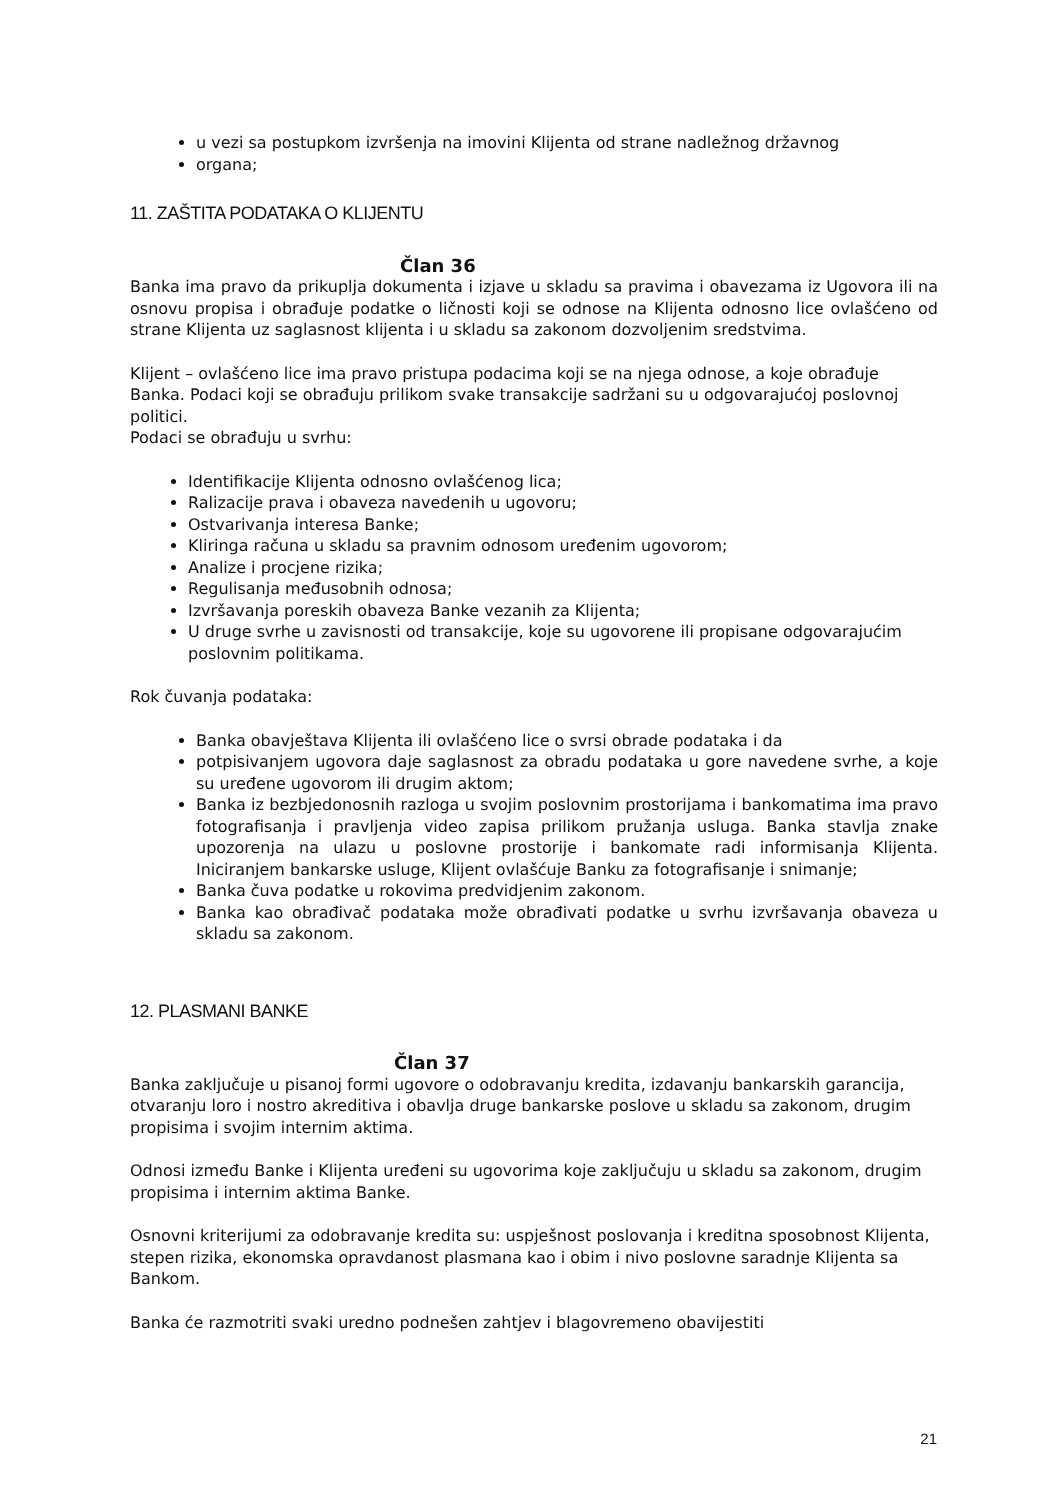u vezi sa postupkom izvršenja na imovini Klijenta od strane nadležnog državnog
organa;
11. ZAŠTITA PODATAKA O KLIJENTU
Član 36
Banka ima pravo da prikuplja dokumenta i izjave u skladu sa pravima i obavezama iz Ugovora ili na osnovu propisa i obrađuje podatke o ličnosti koji se odnose na Klijenta odnosno lice ovlašćeno od strane Klijenta uz saglasnost klijenta i u skladu sa zakonom dozvoljenim sredstvima.
Klijent – ovlašćeno lice ima pravo pristupa podacima koji se na njega odnose, a koje obrađuje Banka. Podaci koji se obrađuju prilikom svake transakcije sadržani su u odgovarajućoj poslovnoj politici.
Podaci se obrađuju u svrhu:
Identifikacije Klijenta odnosno ovlašćenog lica;
Ralizacije prava i obaveza navedenih u ugovoru;
Ostvarivanja interesa Banke;
Kliringa računa u skladu sa pravnim odnosom uređenim ugovorom;
Analize i procjene rizika;
Regulisanja međusobnih odnosa;
Izvršavanja poreskih obaveza Banke vezanih za Klijenta;
U druge svrhe u zavisnosti od transakcije, koje su ugovorene ili propisane odgovarajućim poslovnim politikama.
Rok čuvanja podataka:
Banka obavještava Klijenta ili ovlašćeno lice o svrsi obrade podataka i da
potpisivanjem ugovora daje saglasnost za obradu podataka u gore navedene svrhe, a koje su uređene ugovorom ili drugim aktom;
Banka iz bezbjedonosnih razloga u svojim poslovnim prostorijama i bankomatima ima pravo fotografisanja i pravljenja video zapisa prilikom pružanja usluga. Banka stavlja znake upozorenja na ulazu u poslovne prostorije i bankomate radi informisanja Klijenta. Iniciranjem bankarske usluge, Klijent ovlašćuje Banku za fotografisanje i snimanje;
Banka čuva podatke u rokovima predvidjenim zakonom.
Banka kao obrađivač podataka može obrađivati podatke u svrhu izvršavanja obaveza u skladu sa zakonom.
12. PLASMANI BANKE
Član 37
Banka zaključuje u pisanoj formi ugovore o odobravanju kredita, izdavanju bankarskih garancija, otvaranju loro i nostro akreditiva i obavlja druge bankarske poslove u skladu sa zakonom, drugim propisima i svojim internim aktima.
Odnosi između Banke i Klijenta uređeni su ugovorima koje zaključuju u skladu sa zakonom, drugim propisima i internim aktima Banke.
Osnovni kriterijumi za odobravanje kredita su: uspješnost poslovanja i kreditna sposobnost Klijenta, stepen rizika, ekonomska opravdanost plasmana kao i obim i nivo poslovne saradnje Klijenta sa Bankom.
Banka će razmotriti svaki uredno podnešen zahtjev i blagovremeno obavijestiti
21